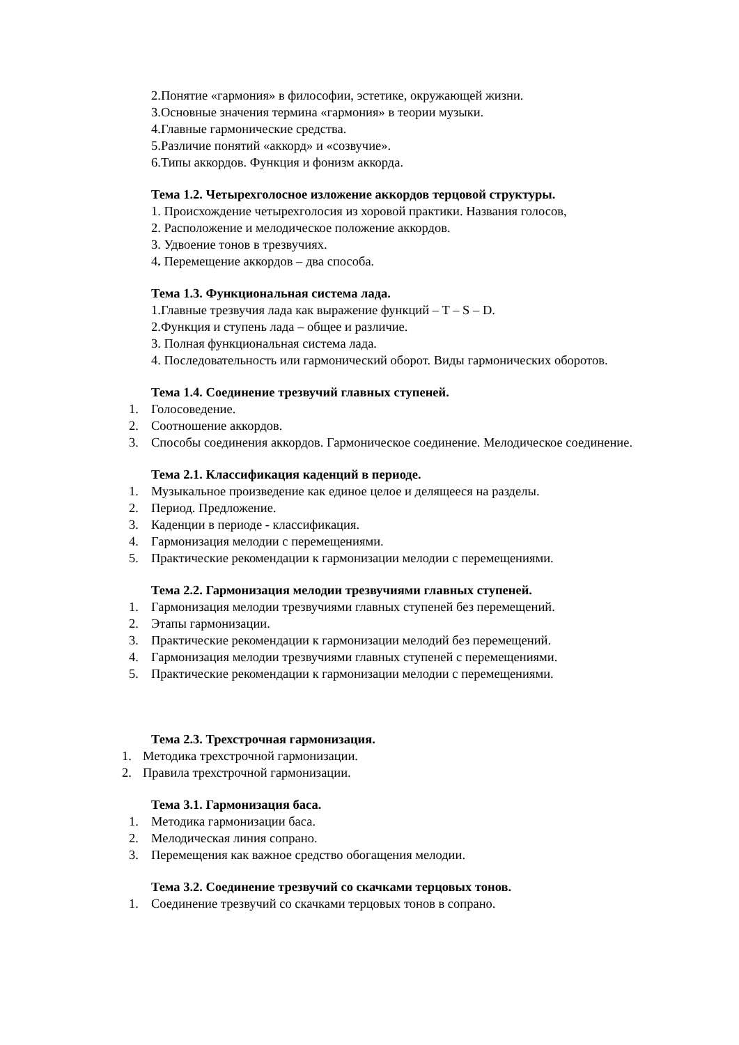2.Понятие «гармония» в философии, эстетике, окружающей жизни.
3.Основные значения термина «гармония» в теории музыки.
4.Главные гармонические средства.
5.Различие понятий «аккорд» и «созвучие».
6.Типы аккордов. Функция и фонизм аккорда.
Тема 1.2. Четырехголосное изложение аккордов терцовой структуры.
1. Происхождение четырехголосия из хоровой практики. Названия голосов,
2. Расположение и мелодическое положение аккордов.
3. Удвоение тонов в трезвучиях.
4. Перемещение аккордов – два способа.
Тема 1.3. Функциональная система лада.
1.Главные трезвучия лада как выражение функций – T – S – D.
2.Функция и ступень лада – общее и различие.
3. Полная функциональная система лада.
4. Последовательность или гармонический оборот. Виды гармонических оборотов.
Тема 1.4. Соединение трезвучий главных ступеней.
1. Голосоведение.
2. Соотношение аккордов.
3. Способы соединения аккордов. Гармоническое соединение. Мелодическое соединение.
Тема 2.1. Классификация каденций в периоде.
1. Музыкальное произведение как единое целое и делящееся на разделы.
2. Период. Предложение.
3. Каденции в периоде - классификация.
4. Гармонизация мелодии с перемещениями.
5. Практические рекомендации к гармонизации мелодии с перемещениями.
Тема 2.2. Гармонизация мелодии трезвучиями главных ступеней.
1. Гармонизация мелодии трезвучиями главных ступеней без перемещений.
2. Этапы гармонизации.
3. Практические рекомендации к гармонизации мелодий без перемещений.
4. Гармонизация мелодии трезвучиями главных ступеней с перемещениями.
5. Практические рекомендации к гармонизации мелодии с перемещениями.
Тема 2.3. Трехстрочная гармонизация.
1. Методика трехстрочной гармонизации.
2. Правила трехстрочной гармонизации.
Тема 3.1. Гармонизация баса.
1. Методика гармонизации баса.
2. Мелодическая линия сопрано.
3. Перемещения как важное средство обогащения мелодии.
Тема 3.2. Соединение трезвучий со скачками терцовых тонов.
1. Соединение трезвучий со скачками терцовых тонов в сопрано.